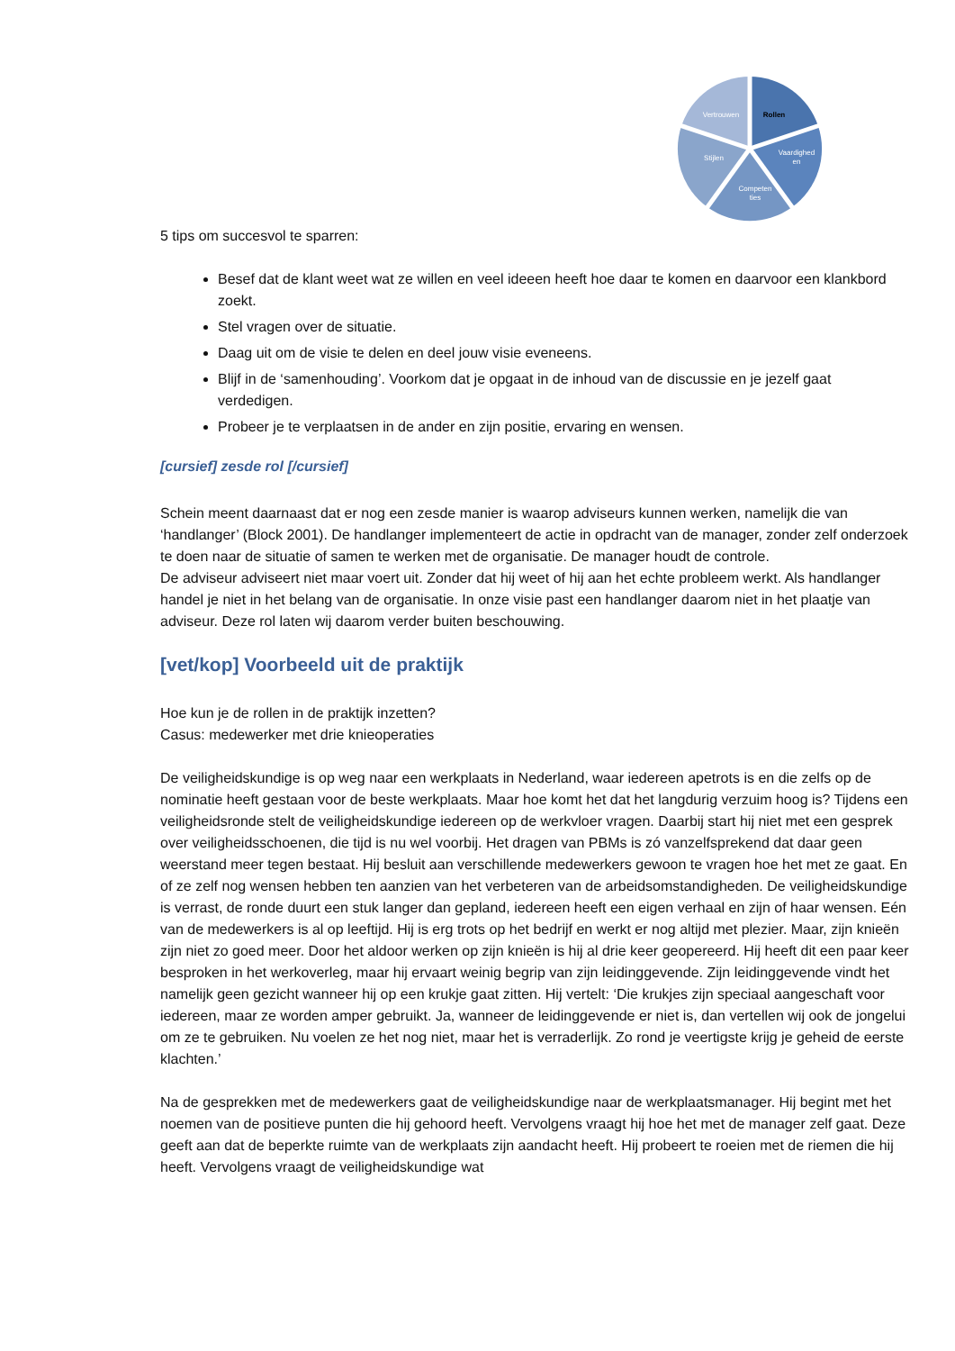Rollen
Vaardighed
en
Competen
ties
Stijlen
Vertrouwen
5 tips om succesvol te sparren:
Besef dat de klant weet wat ze willen en veel ideeen heeft hoe daar te komen en daarvoor een klankbord zoekt.
Stel vragen over de situatie.
Daag uit om de visie te delen en deel jouw visie eveneens.
Blijf in de ‘samenhouding’. Voorkom dat je opgaat in de inhoud van de discussie en je jezelf gaat verdedigen.
Probeer je te verplaatsen in de ander en zijn positie, ervaring en wensen.
[cursief] zesde rol [/cursief]
Schein meent daarnaast dat er nog een zesde manier is waarop adviseurs kunnen werken, namelijk die van ‘handlanger’ (Block 2001). De handlanger implementeert de actie in opdracht van de manager, zonder zelf onderzoek te doen naar de situatie of samen te werken met de organisatie. De manager houdt de controle.
De adviseur adviseert niet maar voert uit. Zonder dat hij weet of hij aan het echte probleem werkt. Als handlanger handel je niet in het belang van de organisatie. In onze visie past een handlanger daarom niet in het plaatje van adviseur. Deze rol laten wij daarom verder buiten beschouwing.
[vet/kop] Voorbeeld uit de praktijk
Hoe kun je de rollen in de praktijk inzetten?
Casus: medewerker met drie knieoperaties
De veiligheidskundige is op weg naar een werkplaats in Nederland, waar iedereen apetrots is en die zelfs op de nominatie heeft gestaan voor de beste werkplaats. Maar hoe komt het dat het langdurig verzuim hoog is? Tijdens een veiligheidsronde stelt de veiligheidskundige iedereen op de werkvloer vragen. Daarbij start hij niet met een gesprek over veiligheidsschoenen, die tijd is nu wel voorbij. Het dragen van PBMs is zó vanzelfsprekend dat daar geen weerstand meer tegen bestaat. Hij besluit aan verschillende medewerkers gewoon te vragen hoe het met ze gaat. En of ze zelf nog wensen hebben ten aanzien van het verbeteren van de arbeidsomstandigheden. De veiligheidskundige is verrast, de ronde duurt een stuk langer dan gepland, iedereen heeft een eigen verhaal en zijn of haar wensen. Eén van de medewerkers is al op leeftijd. Hij is erg trots op het bedrijf en werkt er nog altijd met plezier. Maar, zijn knieën zijn niet zo goed meer. Door het aldoor werken op zijn knieën is hij al drie keer geopereerd. Hij heeft dit een paar keer besproken in het werkoverleg, maar hij ervaart weinig begrip van zijn leidinggevende. Zijn leidinggevende vindt het namelijk geen gezicht wanneer hij op een krukje gaat zitten. Hij vertelt: ‘Die krukjes zijn speciaal aangeschaft voor iedereen, maar ze worden amper gebruikt. Ja, wanneer de leidinggevende er niet is, dan vertellen wij ook de jongelui om ze te gebruiken. Nu voelen ze het nog niet, maar het is verraderlijk. Zo rond je veertigste krijg je geheid de eerste klachten.’
Na de gesprekken met de medewerkers gaat de veiligheidskundige naar de werkplaatsmanager. Hij begint met het noemen van de positieve punten die hij gehoord heeft. Vervolgens vraagt hij hoe het met de manager zelf gaat. Deze geeft aan dat de beperkte ruimte van de werkplaats zijn aandacht heeft. Hij probeert te roeien met de riemen die hij heeft. Vervolgens vraagt de veiligheidskundige wat